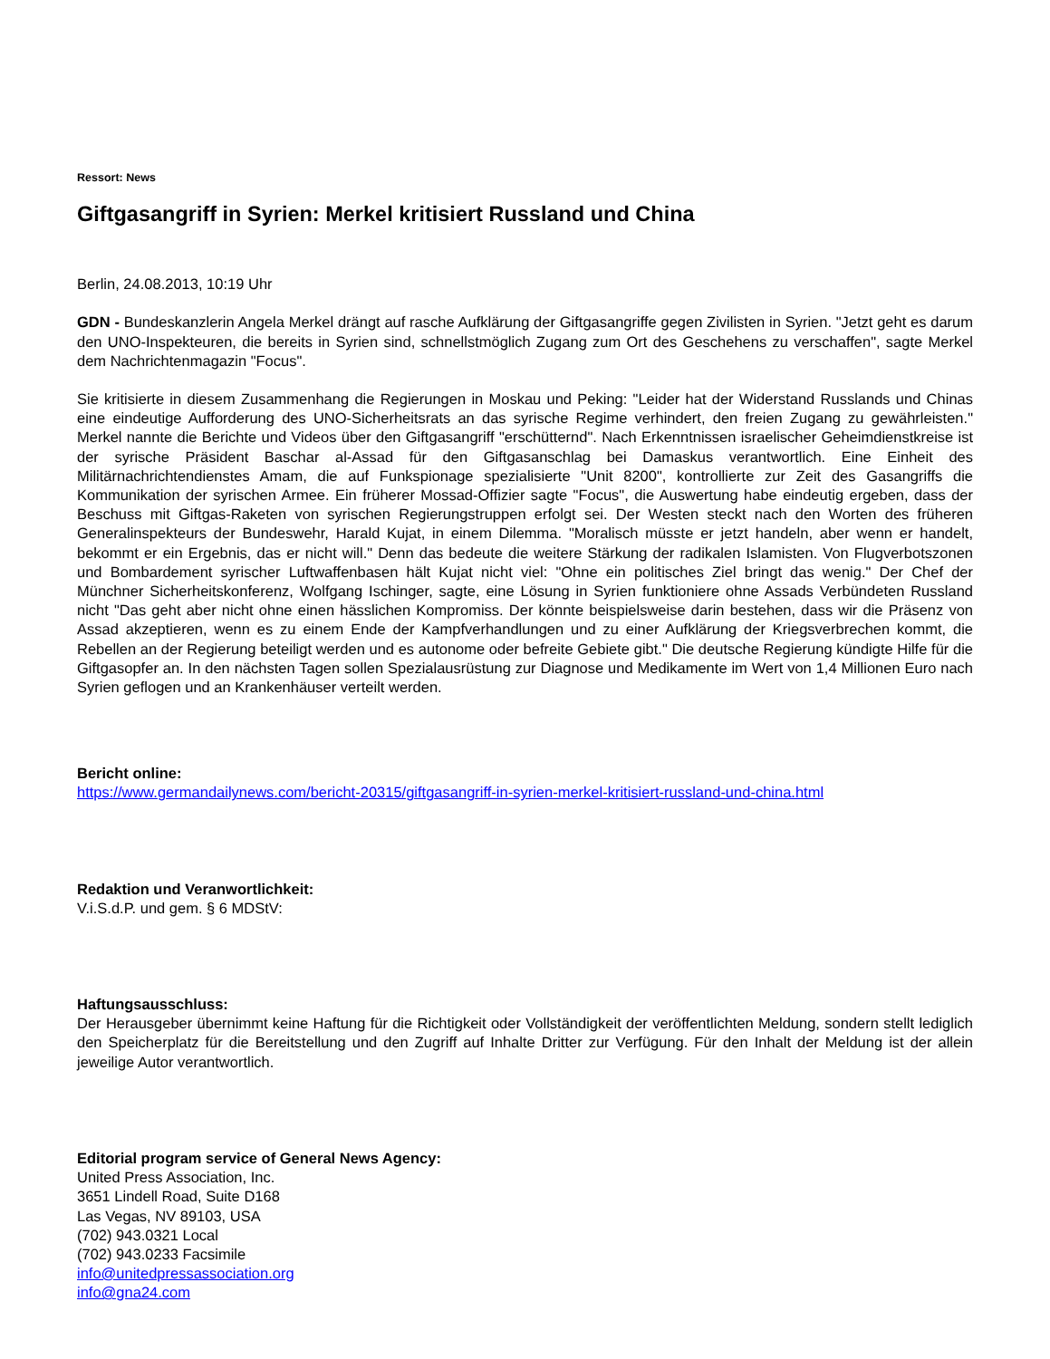Ressort: News
Giftgasangriff in Syrien: Merkel kritisiert Russland und China
Berlin, 24.08.2013, 10:19 Uhr
GDN - Bundeskanzlerin Angela Merkel drängt auf rasche Aufklärung der Giftgasangriffe gegen Zivilisten in Syrien. "Jetzt geht es darum den UNO-Inspekteuren, die bereits in Syrien sind, schnellstmöglich Zugang zum Ort des Geschehens zu verschaffen", sagte Merkel dem Nachrichtenmagazin "Focus".
Sie kritisierte in diesem Zusammenhang die Regierungen in Moskau und Peking: "Leider hat der Widerstand Russlands und Chinas eine eindeutige Aufforderung des UNO-Sicherheitsrats an das syrische Regime verhindert, den freien Zugang zu gewährleisten." Merkel nannte die Berichte und Videos über den Giftgasangriff "erschütternd". Nach Erkenntnissen israelischer Geheimdienstkreise ist der syrische Präsident Baschar al-Assad für den Giftgasanschlag bei Damaskus verantwortlich. Eine Einheit des Militärnachrichtendienstes Amam, die auf Funkspionage spezialisierte "Unit 8200", kontrollierte zur Zeit des Gasangriffs die Kommunikation der syrischen Armee. Ein früherer Mossad-Offizier sagte "Focus", die Auswertung habe eindeutig ergeben, dass der Beschuss mit Giftgas-Raketen von syrischen Regierungstruppen erfolgt sei. Der Westen steckt nach den Worten des früheren Generalinspekteurs der Bundeswehr, Harald Kujat, in einem Dilemma. "Moralisch müsste er jetzt handeln, aber wenn er handelt, bekommt er ein Ergebnis, das er nicht will." Denn das bedeute die weitere Stärkung der radikalen Islamisten. Von Flugverbotszonen und Bombardement syrischer Luftwaffenbasen hält Kujat nicht viel: "Ohne ein politisches Ziel bringt das wenig." Der Chef der Münchner Sicherheitskonferenz, Wolfgang Ischinger, sagte, eine Lösung in Syrien funktioniere ohne Assads Verbündeten Russland nicht "Das geht aber nicht ohne einen hässlichen Kompromiss. Der könnte beispielsweise darin bestehen, dass wir die Präsenz von Assad akzeptieren, wenn es zu einem Ende der Kampfverhandlungen und zu einer Aufklärung der Kriegsverbrechen kommt, die Rebellen an der Regierung beteiligt werden und es autonome oder befreite Gebiete gibt." Die deutsche Regierung kündigte Hilfe für die Giftgasopfer an. In den nächsten Tagen sollen Spezialausrüstung zur Diagnose und Medikamente im Wert von 1,4 Millionen Euro nach Syrien geflogen und an Krankenhäuser verteilt werden.
Bericht online:
https://www.germandailynews.com/bericht-20315/giftgasangriff-in-syrien-merkel-kritisiert-russland-und-china.html
Redaktion und Veranwortlichkeit:
V.i.S.d.P. und gem. § 6 MDStV:
Haftungsausschluss:
Der Herausgeber übernimmt keine Haftung für die Richtigkeit oder Vollständigkeit der veröffentlichten Meldung, sondern stellt lediglich den Speicherplatz für die Bereitstellung und den Zugriff auf Inhalte Dritter zur Verfügung. Für den Inhalt der Meldung ist der allein jeweilige Autor verantwortlich.
Editorial program service of General News Agency:
United Press Association, Inc.
3651 Lindell Road, Suite D168
Las Vegas, NV 89103, USA
(702) 943.0321 Local
(702) 943.0233 Facsimile
info@unitedpressassociation.org
info@gna24.com